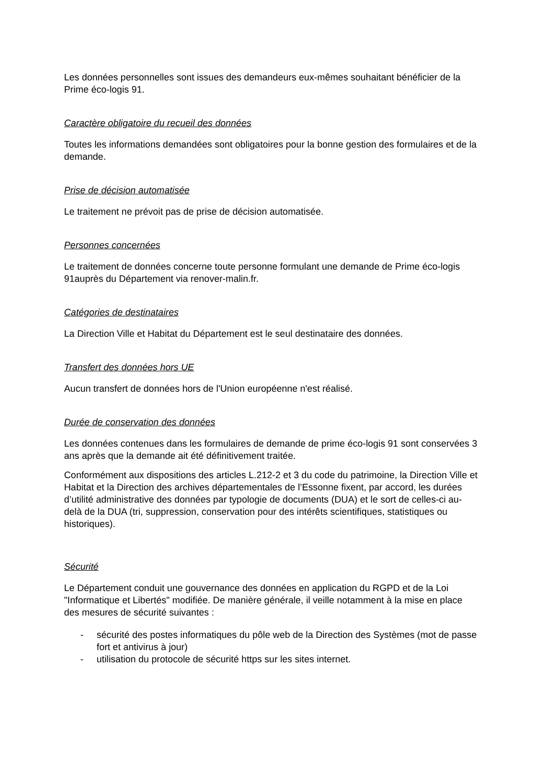Les données personnelles sont issues des demandeurs eux-mêmes souhaitant bénéficier de la Prime éco-logis 91.
Caractère obligatoire du recueil des données
Toutes les informations demandées sont obligatoires pour la bonne gestion des formulaires et de la demande.
Prise de décision automatisée
Le traitement ne prévoit pas de prise de décision automatisée.
Personnes concernées
Le traitement de données concerne toute personne formulant une demande de Prime éco-logis 91auprès du Département via renover-malin.fr.
Catégories de destinataires
La Direction Ville et Habitat du Département est le seul destinataire des données.
Transfert des données hors UE
Aucun transfert de données hors de l'Union européenne n'est réalisé.
Durée de conservation des données
Les données contenues dans les formulaires de demande de prime éco-logis 91 sont conservées 3 ans après que la demande ait été définitivement traitée.
Conformément aux dispositions des articles L.212-2 et 3 du code du patrimoine, la Direction Ville et Habitat et la Direction des archives départementales de l’Essonne fixent, par accord, les durées d’utilité administrative des données par typologie de documents (DUA) et le sort de celles-ci au-delà de la DUA (tri, suppression, conservation pour des intérêts scientifiques, statistiques ou historiques).
Sécurité
Le Département conduit une gouvernance des données en application du RGPD et de la Loi "Informatique et Libertés" modifiée. De manière générale, il veille notamment à la mise en place des mesures de sécurité suivantes :
- sécurité des postes informatiques du pôle web de la Direction des Systèmes (mot de passe fort et antivirus à jour)
- utilisation du protocole de sécurité https sur les sites internet.